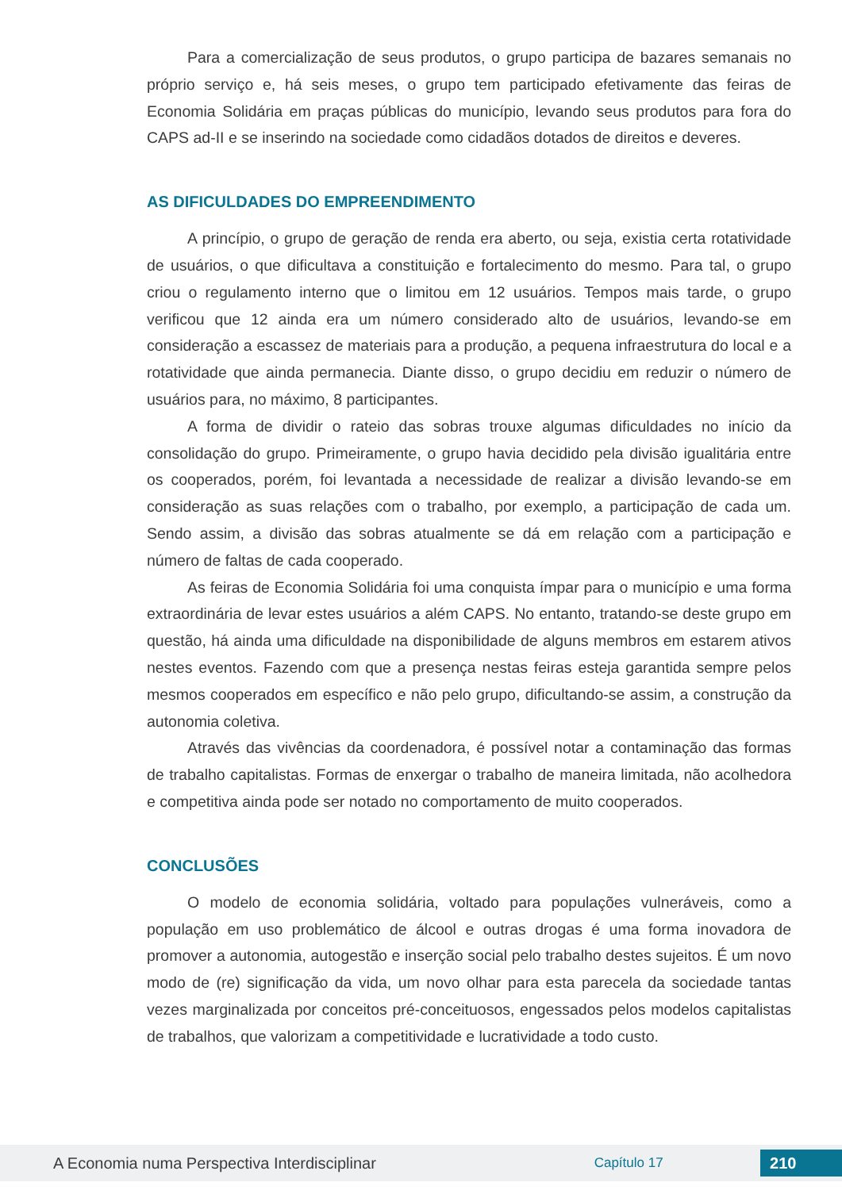Para a comercialização de seus produtos, o grupo participa de bazares semanais no próprio serviço e, há seis meses, o grupo tem participado efetivamente das feiras de Economia Solidária em praças públicas do município, levando seus produtos para fora do CAPS ad-II e se inserindo na sociedade como cidadãos dotados de direitos e deveres.
AS DIFICULDADES DO EMPREENDIMENTO
A princípio, o grupo de geração de renda era aberto, ou seja, existia certa rotatividade de usuários, o que dificultava a constituição e fortalecimento do mesmo. Para tal, o grupo criou o regulamento interno que o limitou em 12 usuários. Tempos mais tarde, o grupo verificou que 12 ainda era um número considerado alto de usuários, levando-se em consideração a escassez de materiais para a produção, a pequena infraestrutura do local e a rotatividade que ainda permanecia. Diante disso, o grupo decidiu em reduzir o número de usuários para, no máximo, 8 participantes.
A forma de dividir o rateio das sobras trouxe algumas dificuldades no início da consolidação do grupo. Primeiramente, o grupo havia decidido pela divisão igualitária entre os cooperados, porém, foi levantada a necessidade de realizar a divisão levando-se em consideração as suas relações com o trabalho, por exemplo, a participação de cada um. Sendo assim, a divisão das sobras atualmente se dá em relação com a participação e número de faltas de cada cooperado.
As feiras de Economia Solidária foi uma conquista ímpar para o município e uma forma extraordinária de levar estes usuários a além CAPS. No entanto, tratando-se deste grupo em questão, há ainda uma dificuldade na disponibilidade de alguns membros em estarem ativos nestes eventos. Fazendo com que a presença nestas feiras esteja garantida sempre pelos mesmos cooperados em específico e não pelo grupo, dificultando-se assim, a construção da autonomia coletiva.
Através das vivências da coordenadora, é possível notar a contaminação das formas de trabalho capitalistas. Formas de enxergar o trabalho de maneira limitada, não acolhedora e competitiva ainda pode ser notado no comportamento de muito cooperados.
CONCLUSÕES
O modelo de economia solidária, voltado para populações vulneráveis, como a população em uso problemático de álcool e outras drogas é uma forma inovadora de promover a autonomia, autogestão e inserção social pelo trabalho destes sujeitos. É um novo modo de (re) significação da vida, um novo olhar para esta parecela da sociedade tantas vezes marginalizada por conceitos pré-conceituosos, engessados pelos modelos capitalistas de trabalhos, que valorizam a competitividade e lucratividade a todo custo.
A Economia numa Perspectiva Interdisciplinar
Capítulo 17
210